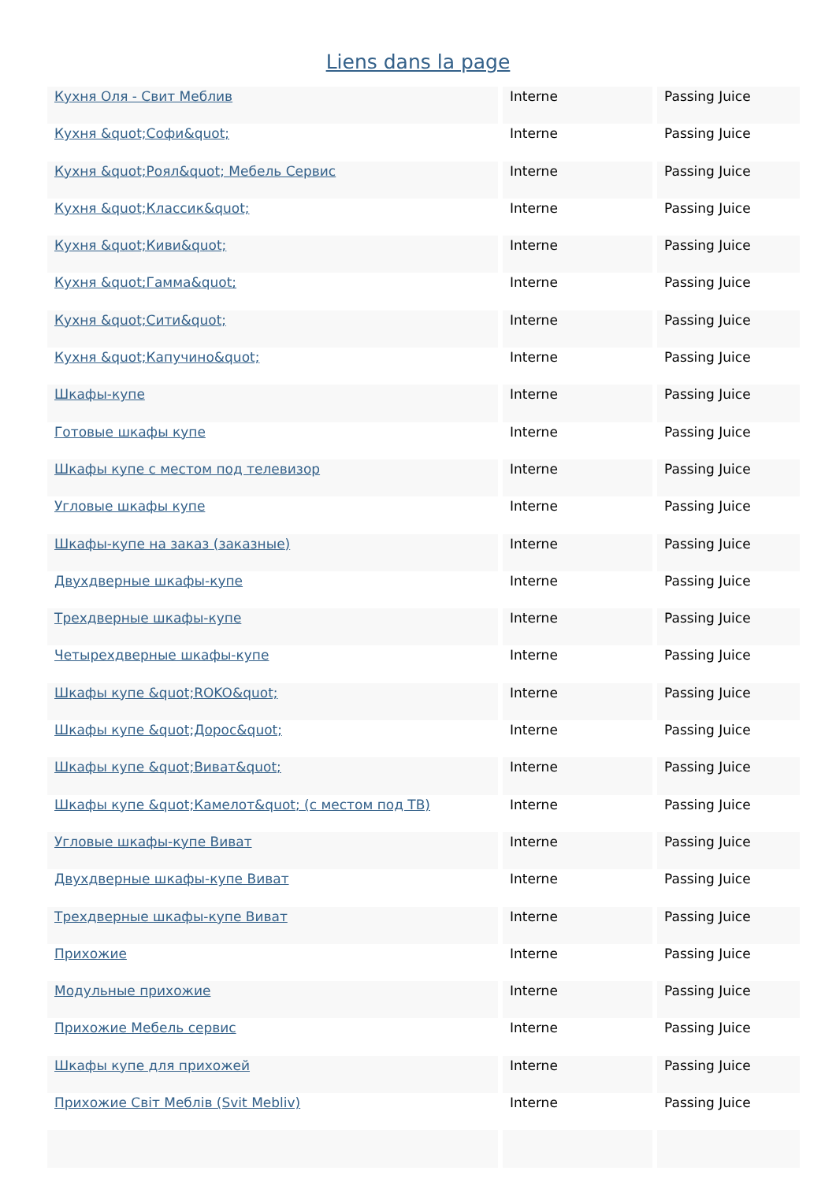Liens dans la page
| Кухня Оля - Свит Меблив | Interne | Passing Juice |
| Кухня &quot;Софи&quot; | Interne | Passing Juice |
| Кухня &quot;Роял&quot; Мебель Сервис | Interne | Passing Juice |
| Кухня &quot;Классик&quot; | Interne | Passing Juice |
| Кухня &quot;Киви&quot; | Interne | Passing Juice |
| Кухня &quot;Гамма&quot; | Interne | Passing Juice |
| Кухня &quot;Сити&quot; | Interne | Passing Juice |
| Кухня &quot;Капучино&quot; | Interne | Passing Juice |
| Шкафы-купе | Interne | Passing Juice |
| Готовые шкафы купе | Interne | Passing Juice |
| Шкафы купе с местом под телевизор | Interne | Passing Juice |
| Угловые шкафы купе | Interne | Passing Juice |
| Шкафы-купе на заказ (заказные) | Interne | Passing Juice |
| Двухдверные шкафы-купе | Interne | Passing Juice |
| Трехдверные шкафы-купе | Interne | Passing Juice |
| Четырехдверные шкафы-купе | Interne | Passing Juice |
| Шкафы купе &quot;ROKO&quot; | Interne | Passing Juice |
| Шкафы купе &quot;Дорос&quot; | Interne | Passing Juice |
| Шкафы купе &quot;Виват&quot; | Interne | Passing Juice |
| Шкафы купе &quot;Камелот&quot; (с местом под ТВ) | Interne | Passing Juice |
| Угловые шкафы-купе Виват | Interne | Passing Juice |
| Двухдверные шкафы-купе Виват | Interne | Passing Juice |
| Трехдверные шкафы-купе Виват | Interne | Passing Juice |
| Прихожие | Interne | Passing Juice |
| Модульные прихожие | Interne | Passing Juice |
| Прихожие Мебель сервис | Interne | Passing Juice |
| Шкафы купе для прихожей | Interne | Passing Juice |
| Прихожие Світ Меблів (Svit Mebliv) | Interne | Passing Juice |